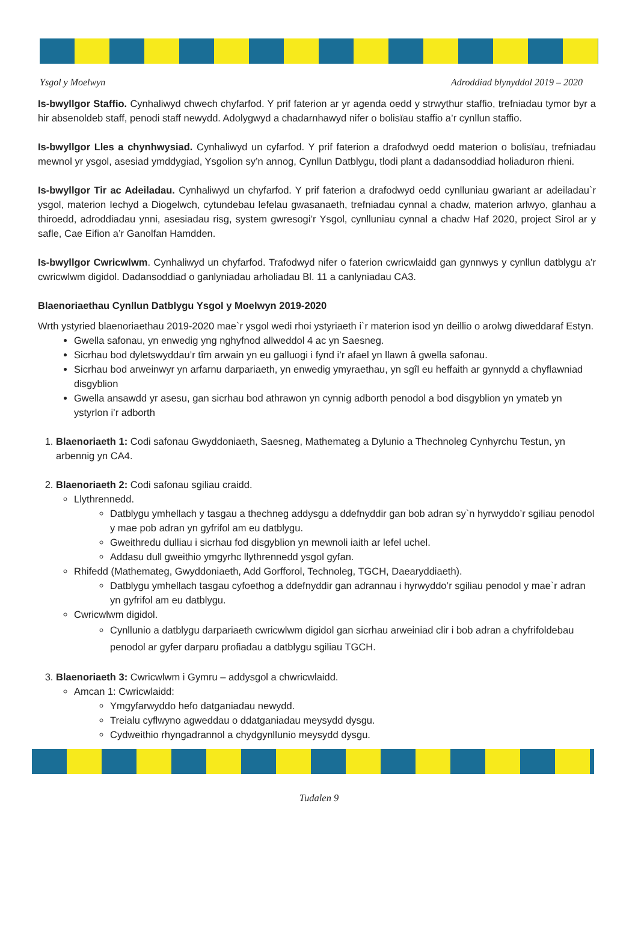Ysgol y Moelwyn Adroddiad blynyddol 2019 – 2020
Is-bwyllgor Staffio. Cynhaliwyd chwech chyfarfod. Y prif faterion ar yr agenda oedd y strwythur staffio, trefniadau tymor byr a hir absenoldeb staff, penodi staff newydd. Adolygwyd a chadarnhawyd nifer o bolisïau staffio a’r cynllun staffio.
Is-bwyllgor Lles a chynhwysiad. Cynhaliwyd un cyfarfod. Y prif faterion a drafodwyd oedd materion o bolisïau, trefniadau mewnol yr ysgol, asesiad ymddygiad, Ysgolion sy’n annog, Cynllun Datblygu, tlodi plant a dadansoddiad holiaduron rhieni.
Is-bwyllgor Tir ac Adeiladau. Cynhaliwyd un chyfarfod. Y prif faterion a drafodwyd oedd cynlluniau gwariant ar adeiladau`r ysgol, materion Iechyd a Diogelwch, cytundebau lefelau gwasanaeth, trefniadau cynnal a chadw, materion arlwyo, glanhau a thiroedd, adroddiadau ynni, asesiadau risg, system gwresogi’r Ysgol, cynlluniau cynnal a chadw Haf 2020, project Sirol ar y safle, Cae Eifion a’r Ganolfan Hamdden.
Is-bwyllgor Cwricwlwm. Cynhaliwyd un chyfarfod. Trafodwyd nifer o faterion cwricwlaidd gan gynnwys y cynllun datblygu a’r cwricwlwm digidol. Dadansoddiad o ganlyniadau arholiadau Bl. 11 a canlyniadau CA3.
Blaenoriaethau Cynllun Datblygu Ysgol y Moelwyn 2019-2020
Wrth ystyried blaenoriaethau 2019-2020 mae`r ysgol wedi rhoi ystyriaeth i`r materion isod yn deillio o arolwg diweddaraf Estyn.
Gwella safonau, yn enwedig yng nghyfnod allweddol 4 ac yn Saesneg.
Sicrhau bod dyletswyddau’r tîm arwain yn eu galluogi i fynd i’r afael yn llawn â gwella safonau.
Sicrhau bod arweinwyr yn arfarnu darpariaeth, yn enwedig ymyraethau, yn sgîl eu heffaith ar gynnydd a chyflawniad disgyblion
Gwella ansawdd yr asesu, gan sicrhau bod athrawon yn cynnig adborth penodol a bod disgyblion yn ymateb yn ystyrlon i’r adborth
1. Blaenoriaeth 1: Codi safonau Gwyddoniaeth, Saesneg, Mathemateg a Dylunio a Thechnoleg Cynhyrchu Testun, yn arbennig yn CA4.
2. Blaenoriaeth 2: Codi safonau sgiliau craidd.
Llythrennedd.
Datblygu ymhellach y tasgau a thechneg addysgu a ddefnyddir gan bob adran sy`n hyrwyddo’r sgiliau penodol y mae pob adran yn gyfrifol am eu datblygu.
Gweithredu dulliau i sicrhau fod disgyblion yn mewnoli iaith ar lefel uchel.
Addasu dull gweithio ymgyrhc llythrennedd ysgol gyfan.
Rhifedd (Mathemateg, Gwyddoniaeth, Add Gorfforol, Technoleg, TGCH, Daearyddiaeth).
Datblygu ymhellach tasgau cyfoethog a ddefnyddir gan adrannau i hyrwyddo’r sgiliau penodol y mae`r adran yn gyfrifol am eu datblygu.
Cwricwlwm digidol.
Cynllunio a datblygu darpariaeth cwricwlwm digidol gan sicrhau arweiniad clir i bob adran a chyfrifoldebau penodol ar gyfer darparu profiadau a datblygu sgiliau TGCH.
3. Blaenoriaeth 3: Cwricwlwm i Gymru – addysgol a chwricwlaidd.
Amcan 1: Cwricwlaidd:
Ymgyfarwyddo hefo datganiadau newydd.
Treialu cyflwyno agweddau o ddatganiadau meysydd dysgu.
Cydweithio rhyngadrannol a chydgynllunio meysydd dysgu.
Tudalen 9